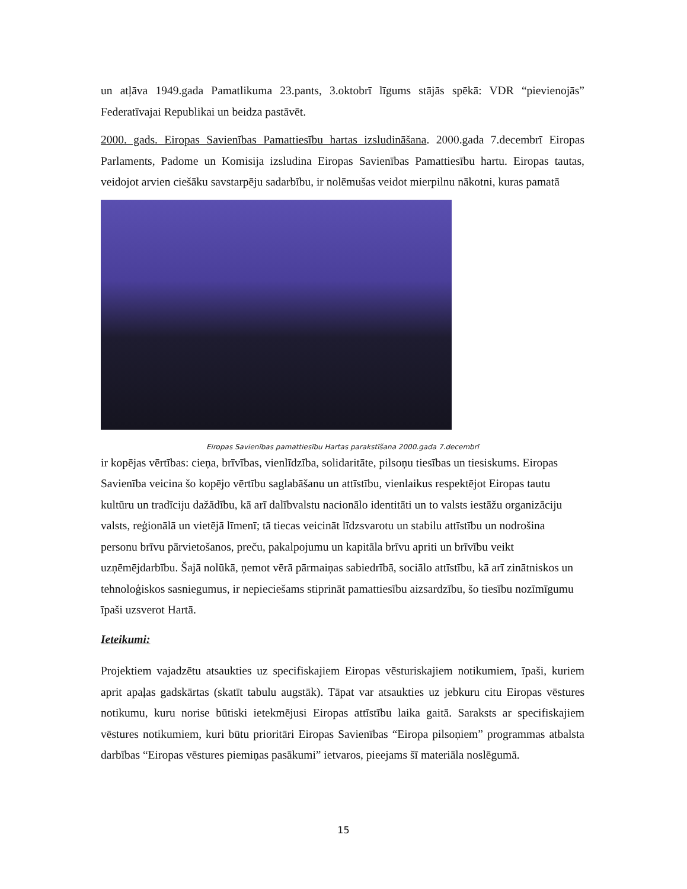un atļāva 1949.gada Pamatlikuma 23.pants, 3.oktobrī līgums stājās spēkā: VDR “pievienojās” Federatīvajai Republikai un beidza pastāvēt.
2000. gads. Eiropas Savienības Pamattiesību hartas izsludināšana. 2000.gada 7.decembrī Eiropas Parlaments, Padome un Komisija izsludina Eiropas Savienības Pamattiesību hartu. Eiropas tautas, veidojot arvien ciešāku savstarpēju sadarbību, ir nolēmušas veidot mierpilnu nākotni, kuras pamatā
Eiropas Savienības pamattiesību Hartas parakstīšana 2000.gada 7.decembrī
ir kopējas vērtības: cieņa, brīvības, vienlīdzība, solidaritāte, pilsoņu tiesības un tiesiskums. Eiropas Savienība veicina šo kopējo vērtību saglabāšanu un attīstību, vienlaikus respektējot Eiropas tautu kultūru un tradīciju dažādību, kā arī dalībvalstu nacionālo identitāti un to valsts iestāžu organizāciju valsts, reģionālā un vietējā līmenī; tā tiecas veicināt līdzsvarotu un stabilu attīstību un nodrošina personu brīvu pārvietošanos, preču, pakalpojumu un kapitāla brīvu apriti un brīvību veikt uzņēmējdarbību. Šajā nolūkā, ņemot vērā pārmaiņas sabiedrībā, sociālo attīstību, kā arī zinātniskos un tehnoloģiskos sasniegumus, ir nepieciešams stiprināt pamattiesību aizsardzību, šo tiesību nozīmīgumu īpaši uzsverot Hartā.
Ieteikumi:
Projektiem vajadzētu atsaukties uz specifiskajiem Eiropas vēsturiskajiem notikumiem, īpaši, kuriem aprit apaļas gadskārtas (skatīt tabulu augstāk). Tāpat var atsaukties uz jebkuru citu Eiropas vēstures notikumu, kuru norise būtiski ietekmējusi Eiropas attīstību laika gaitā. Saraksts ar specifiskajiem vēstures notikumiem, kuri būtu prioritāri Eiropas Savienības “Eiropa pilsoņiem” programmas atbalsta darbības “Eiropas vēstures piemiņas pasākumi” ietvaros, pieejams šī materiāla noslēgumā.
15